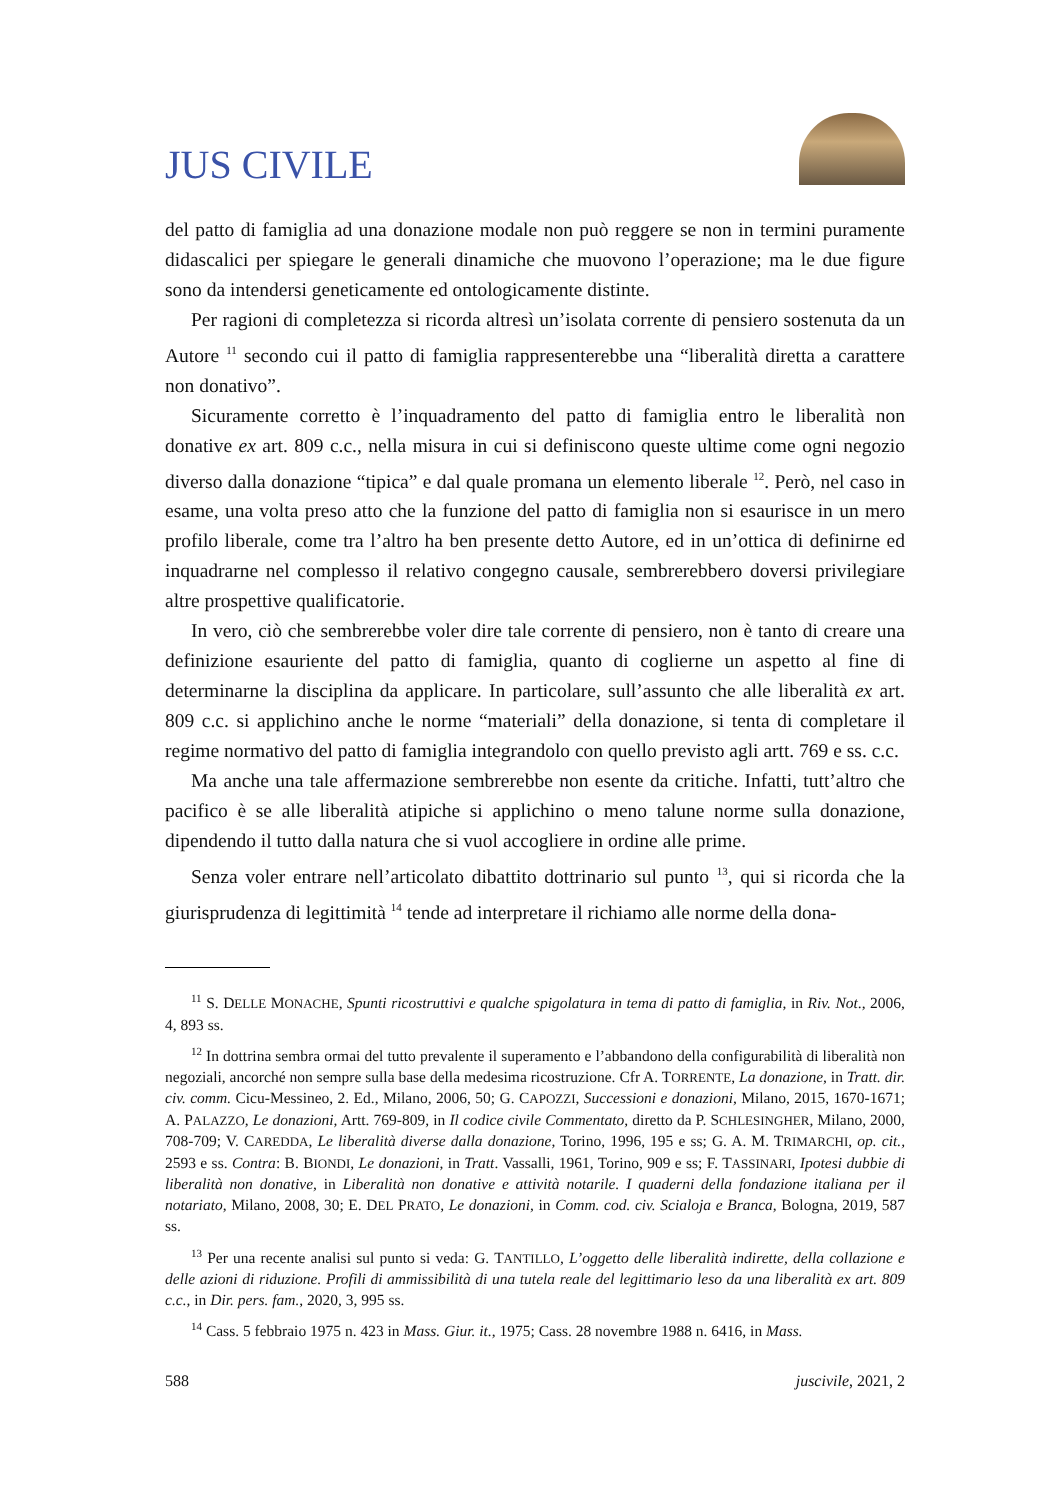JUS CIVILE
del patto di famiglia ad una donazione modale non può reggere se non in termini puramente didascalici per spiegare le generali dinamiche che muovono l’operazione; ma le due figure sono da intendersi geneticamente ed ontologicamente distinte.
Per ragioni di completezza si ricorda altresì un’isolata corrente di pensiero sostenuta da un Autore <sup>11</sup> secondo cui il patto di famiglia rappresenterebbe una “liberalità diretta a carattere non donativo”.
Sicuramente corretto è l’inquadramento del patto di famiglia entro le liberalità non donative ex art. 809 c.c., nella misura in cui si definiscono queste ultime come ogni negozio diverso dalla donazione “tipica” e dal quale promana un elemento liberale <sup>12</sup>. Però, nel caso in esame, una volta preso atto che la funzione del patto di famiglia non si esaurisce in un mero profilo liberale, come tra l’altro ha ben presente detto Autore, ed in un’ottica di definirne ed inquadrarne nel complesso il relativo congegno causale, sembrerebbero doversi privilegiare altre prospettive qualificatorie.
In vero, ciò che sembrerebbe voler dire tale corrente di pensiero, non è tanto di creare una definizione esauriente del patto di famiglia, quanto di coglierne un aspetto al fine di determinarne la disciplina da applicare. In particolare, sull’assunto che alle liberalità ex art. 809 c.c. si applichino anche le norme “materiali” della donazione, si tenta di completare il regime normativo del patto di famiglia integrandolo con quello previsto agli artt. 769 e ss. c.c.
Ma anche una tale affermazione sembrerebbe non esente da critiche. Infatti, tutt’altro che pacifico è se alle liberalità atipiche si applichino o meno talune norme sulla donazione, dipendendo il tutto dalla natura che si vuol accogliere in ordine alle prime.
Senza voler entrare nell’articolato dibattito dottrinario sul punto <sup>13</sup>, qui si ricorda che la giurisprudenza di legittimità <sup>14</sup> tende ad interpretare il richiamo alle norme della dona-
<sup>11</sup> S. DELLE MONACHE, Spunti ricostruttivi e qualche spigolatura in tema di patto di famiglia, in Riv. Not., 2006, 4, 893 ss.
<sup>12</sup> In dottrina sembra ormai del tutto prevalente il superamento e l’abbandono della configurabilità di liberalità non negoziali, ancorché non sempre sulla base della medesima ricostruzione. Cfr A. TORRENTE, La donazione, in Tratt. dir. civ. comm. Cicu-Messineo, 2. Ed., Milano, 2006, 50; G. CAPOZZI, Successioni e donazioni, Milano, 2015, 1670-1671; A. PALAZZO, Le donazioni, Artt. 769-809, in Il codice civile Commentato, diretto da P. SCHLESINGHER, Milano, 2000, 708-709; V. CAREDDA, Le liberalità diverse dalla donazione, Torino, 1996, 195 e ss; G. A. M. TRIMARCHI, op. cit., 2593 e ss. Contra: B. BIONDI, Le donazioni, in Tratt. Vassalli, 1961, Torino, 909 e ss; F. TASSINARI, Ipotesi dubbie di liberalità non donative, in Liberalità non donative e attività notarile. I quaderni della fondazione italiana per il notariato, Milano, 2008, 30; E. DEL PRATO, Le donazioni, in Comm. cod. civ. Scialoja e Branca, Bologna, 2019, 587 ss.
<sup>13</sup> Per una recente analisi sul punto si veda: G. TANTILLO, L’oggetto delle liberalità indirette, della collazione e delle azioni di riduzione. Profili di ammissibilità di una tutela reale del legittimario leso da una liberalità ex art. 809 c.c., in Dir. pers. fam., 2020, 3, 995 ss.
<sup>14</sup> Cass. 5 febbraio 1975 n. 423 in Mass. Giur. it., 1975; Cass. 28 novembre 1988 n. 6416, in Mass.
588 juscivile, 2021, 2